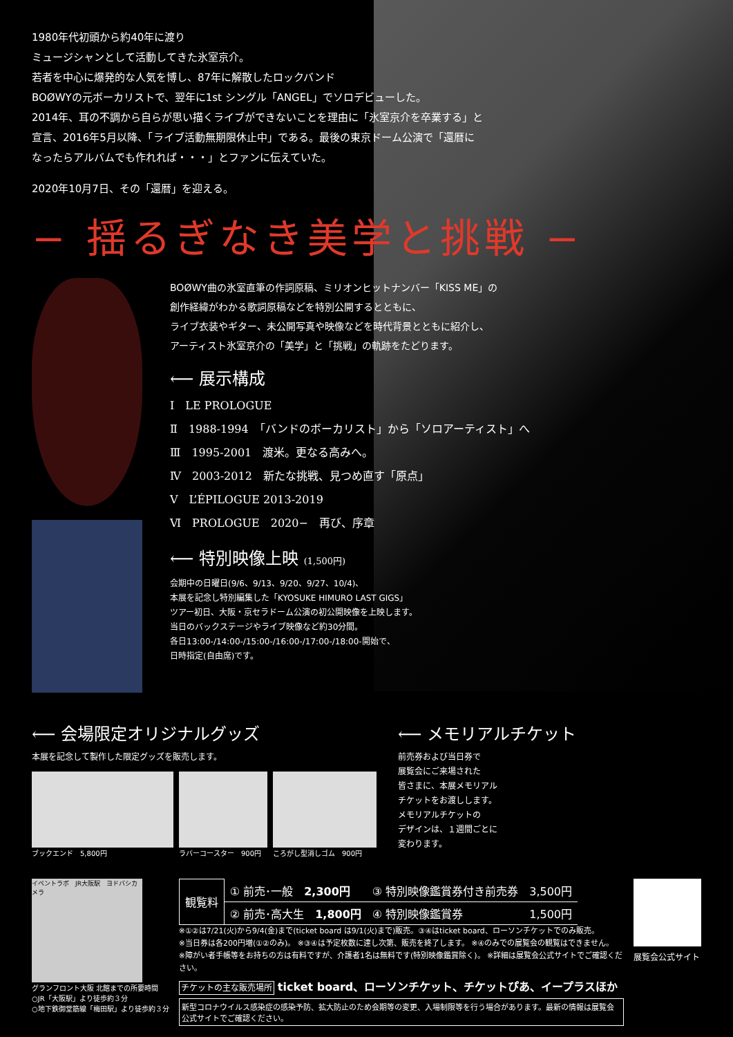1980年代初頭から約40年に渡り
ミュージシャンとして活動してきた氷室京介。
若者を中心に爆発的な人気を博し、87年に解散したロックバンド
BOØWYの元ボーカリストで、翌年に1st シングル「ANGEL」でソロデビューした。
2014年、耳の不調から自らが思い描くライブができないことを理由に「氷室京介を卒業する」と
宣言、2016年5月以降、「ライブ活動無期限休止中」である。最後の東京ドーム公演で「還暦に
なったらアルバムでも作れれば・・・」とファンに伝えていた。
2020年10月7日、その「還暦」を迎える。
− 揺るぎなき美学と挑戦 −
BOØWY曲の氷室直筆の作詞原稿、ミリオンヒットナンバー「KISS ME」の
創作経緯がわかる歌詞原稿などを特別公開するとともに、
ライブ衣装やギター、未公開写真や映像などを時代背景とともに紹介し、
アーティスト氷室京介の「美学」と「挑戦」の軌跡をたどります。
⟵ 展示構成
Ⅰ　LE PROLOGUE
Ⅱ　1988-1994　「バンドのボーカリスト」から「ソロアーティスト」へ
Ⅲ　1995-2001　渡米。更なる高みへ。
Ⅳ　2003-2012　新たな挑戦、見つめ直す「原点」
Ⅴ　L’ÉPILOGUE 2013-2019
Ⅵ　PROLOGUE　2020−　再び、序章
⟵ 特別映像上映 (1,500円)
会期中の日曜日(9/6、9/13、9/20、9/27、10/4)、
本展を記念し特別編集した「KYOSUKE HIMURO LAST GIGS」
ツアー初日、大阪・京セラドーム公演の初公開映像を上映します。
当日のバックステージやライブ映像など約30分間。
各日13:00-/14:00-/15:00-/16:00-/17:00-/18:00-開始で、
日時指定(自由席)です。
⟵ 会場限定オリジナルグッズ
本展を記念して製作した限定グッズを販売します。
ブックエンド　5,800円 ラバーコースター　900円
ころがし型消しゴム　900円
⟵ メモリアルチケット
前売券および当日券で
展覧会にご来場された
皆さまに、本展メモリアル
チケットをお渡しします。
メモリアルチケットの
デザインは、１週間ごとに
変わります。
イベントラボ　JR大阪駅　ヨドバシカメラ
グランフロント大阪 北館までの所要時間
○JR「大阪駅」より徒歩約３分
○地下鉄御堂筋線「梅田駅」より徒歩約３分
| 観覧料 | ① 前売･一般 2,300円 | ③ 特別映像鑑賞券付き前売券 | 3,500円 |
| | ② 前売･高大生 1,800円 | ④ 特別映像鑑賞券 | 1,500円 |
※①②は7/21(火)から9/4(金)まで(ticket board は9/1(火)まで)販売。③④はticket board、ローソンチケットでのみ販売。
※当日券は各200円増(①②のみ)。 ※③④は予定枚数に達し次第、販売を終了します。 ※④のみでの展覧会の観覧はできません。
※障がい者手帳等をお持ちの方は有料ですが、介護者1名は無料です(特別映像鑑賞除く)。 ※詳細は展覧会公式サイトでご確認ください。
チケットの主な販売場所 ticket board、ローソンチケット、チケットぴあ、イープラスほか
新型コロナウイルス感染症の感染予防、拡大防止のため会期等の変更、入場制限等を行う場合があります。最新の情報は展覧会公式サイトでご確認ください。
展覧会公式サイト